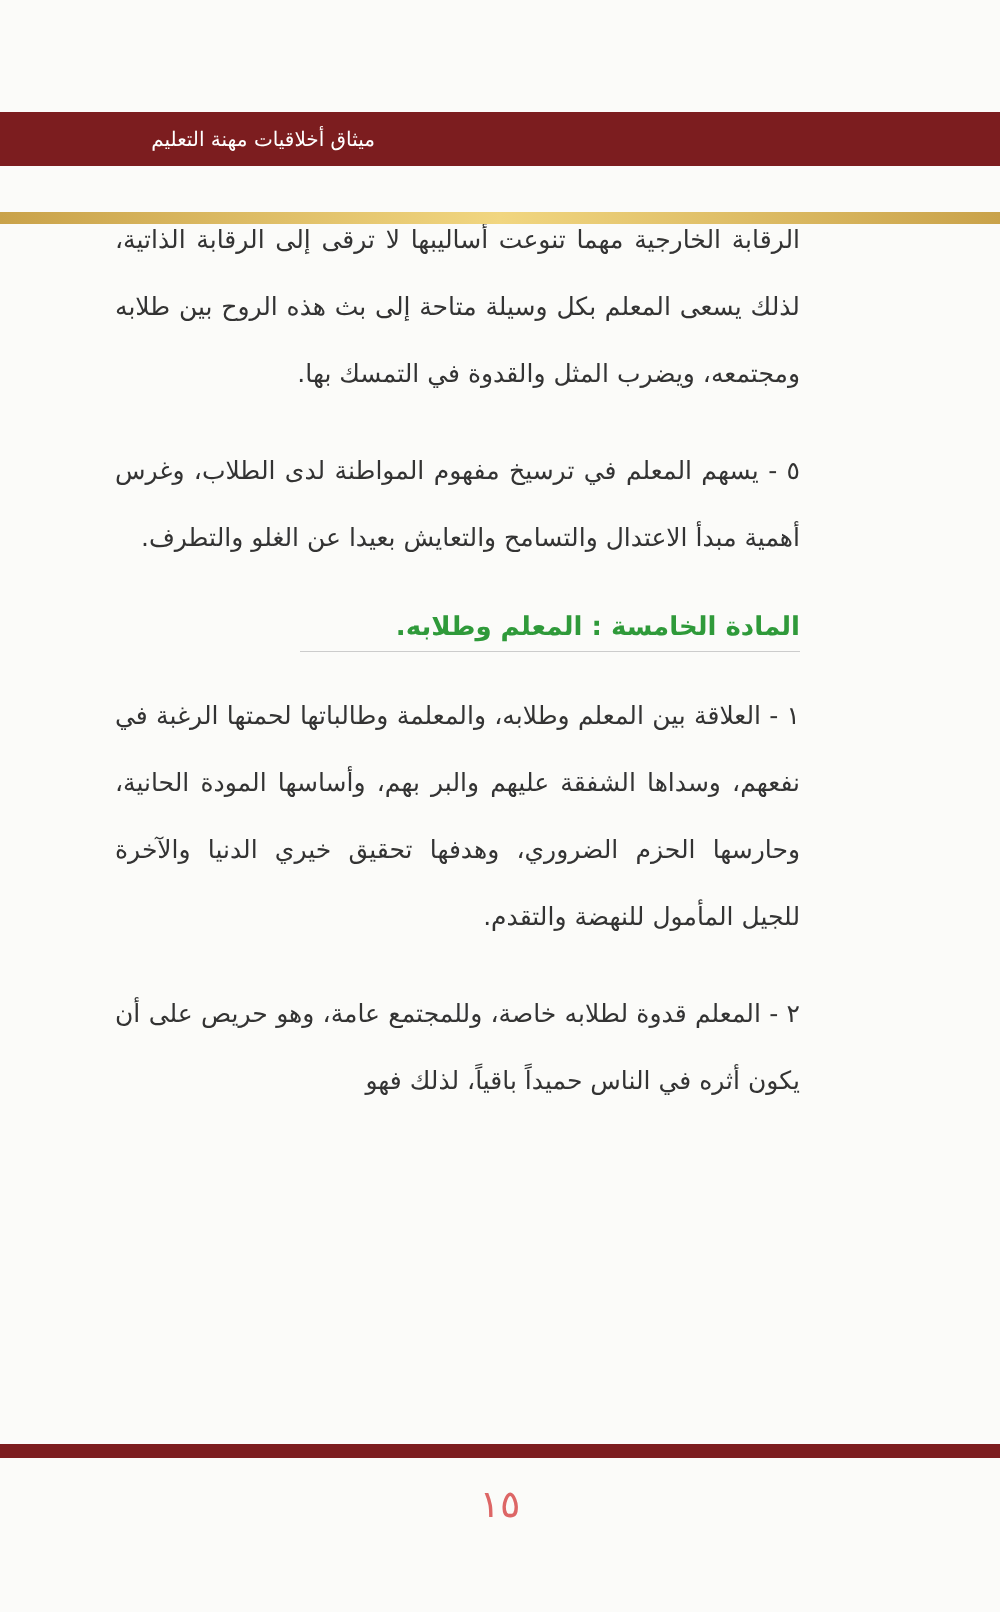ميثاق أخلاقيات مهنة التعليم
الرقابة الخارجية مهما تنوعت أساليبها لا ترقى إلى الرقابة الذاتية، لذلك يسعى المعلم بكل وسيلة متاحة إلى بث هذه الروح بين طلابه ومجتمعه، ويضرب المثل والقدوة في التمسك بها.
٥ - يسهم المعلم في ترسيخ مفهوم المواطنة لدى الطلاب، وغرس أهمية مبدأ الاعتدال والتسامح والتعايش بعيدا عن الغلو والتطرف.
المادة الخامسة : المعلم وطلابه.
١ - العلاقة بين المعلم وطلابه، والمعلمة وطالباتها لحمتها الرغبة في نفعهم، وسداها الشفقة عليهم والبر بهم، وأساسها المودة الحانية، وحارسها الحزم الضروري، وهدفها تحقيق خيري الدنيا والآخرة للجيل المأمول للنهضة والتقدم.
٢ - المعلم قدوة لطلابه خاصة، وللمجتمع عامة، وهو حريص على أن يكون أثره في الناس حميداً باقياً، لذلك فهو
١٥